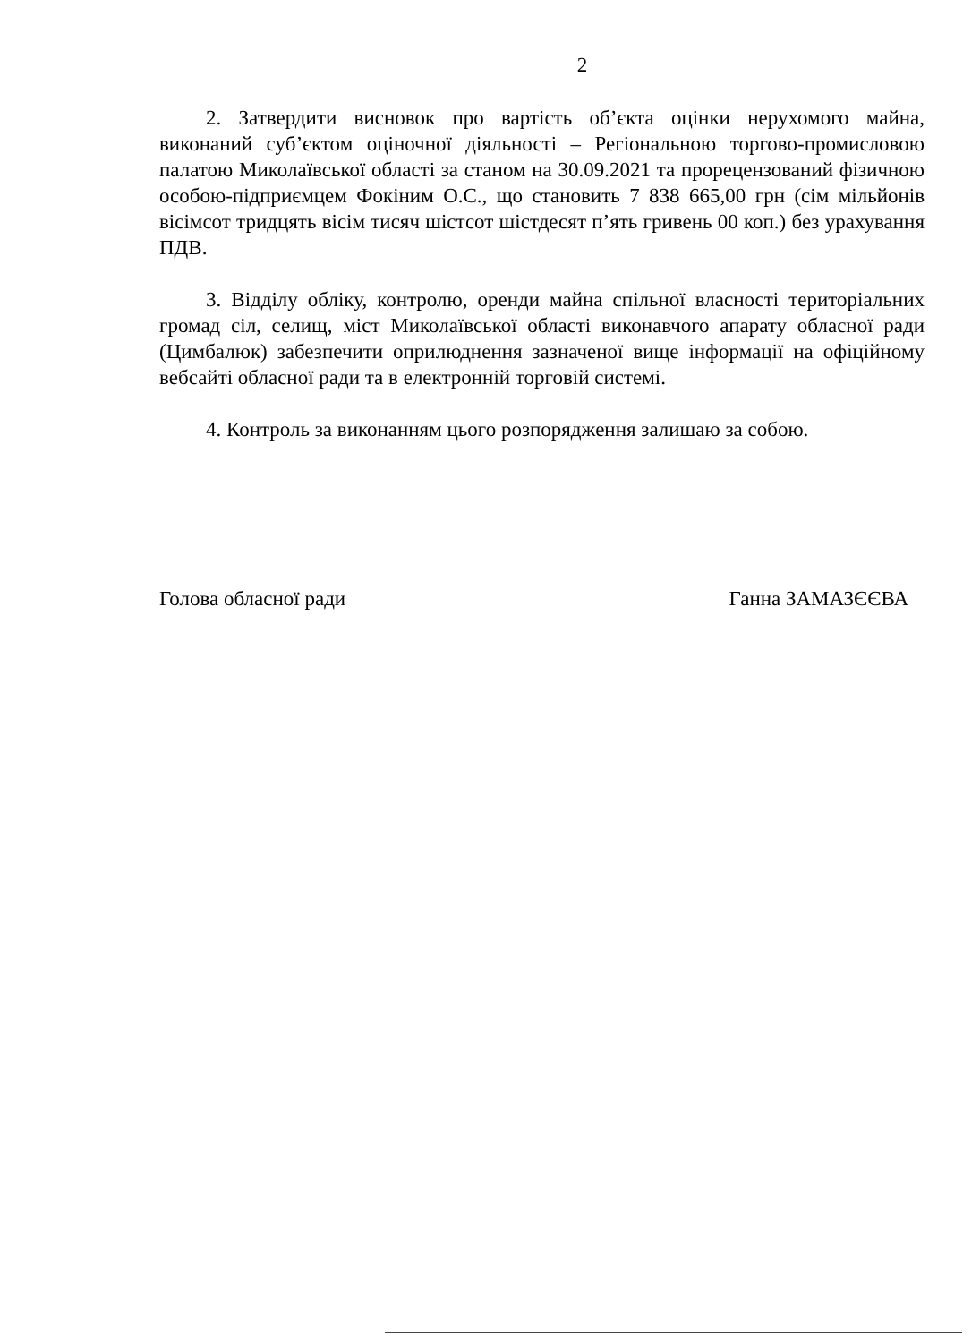2
2. Затвердити висновок про вартість об’єкта оцінки нерухомого майна, виконаний суб’єктом оціночної діяльності – Регіональною торгово-промисловою палатою Миколаївської області за станом на 30.09.2021 та прорецензований фізичною особою-підприємцем Фокіним О.С., що становить 7 838 665,00 грн (сім мільйонів вісімсот тридцять вісім тисяч шістсот шістдесят п’ять гривень 00 коп.) без урахування ПДВ.
3. Відділу обліку, контролю, оренди майна спільної власності територіальних громад сіл, селищ, міст Миколаївської області виконавчого апарату обласної ради (Цимбалюк) забезпечити оприлюднення зазначеної вище інформації на офіційному вебсайті обласної ради та в електронній торговій системі.
4. Контроль за виконанням цього розпорядження залишаю за собою.
Голова обласної ради Ганна ЗАМАЗЄЄВА